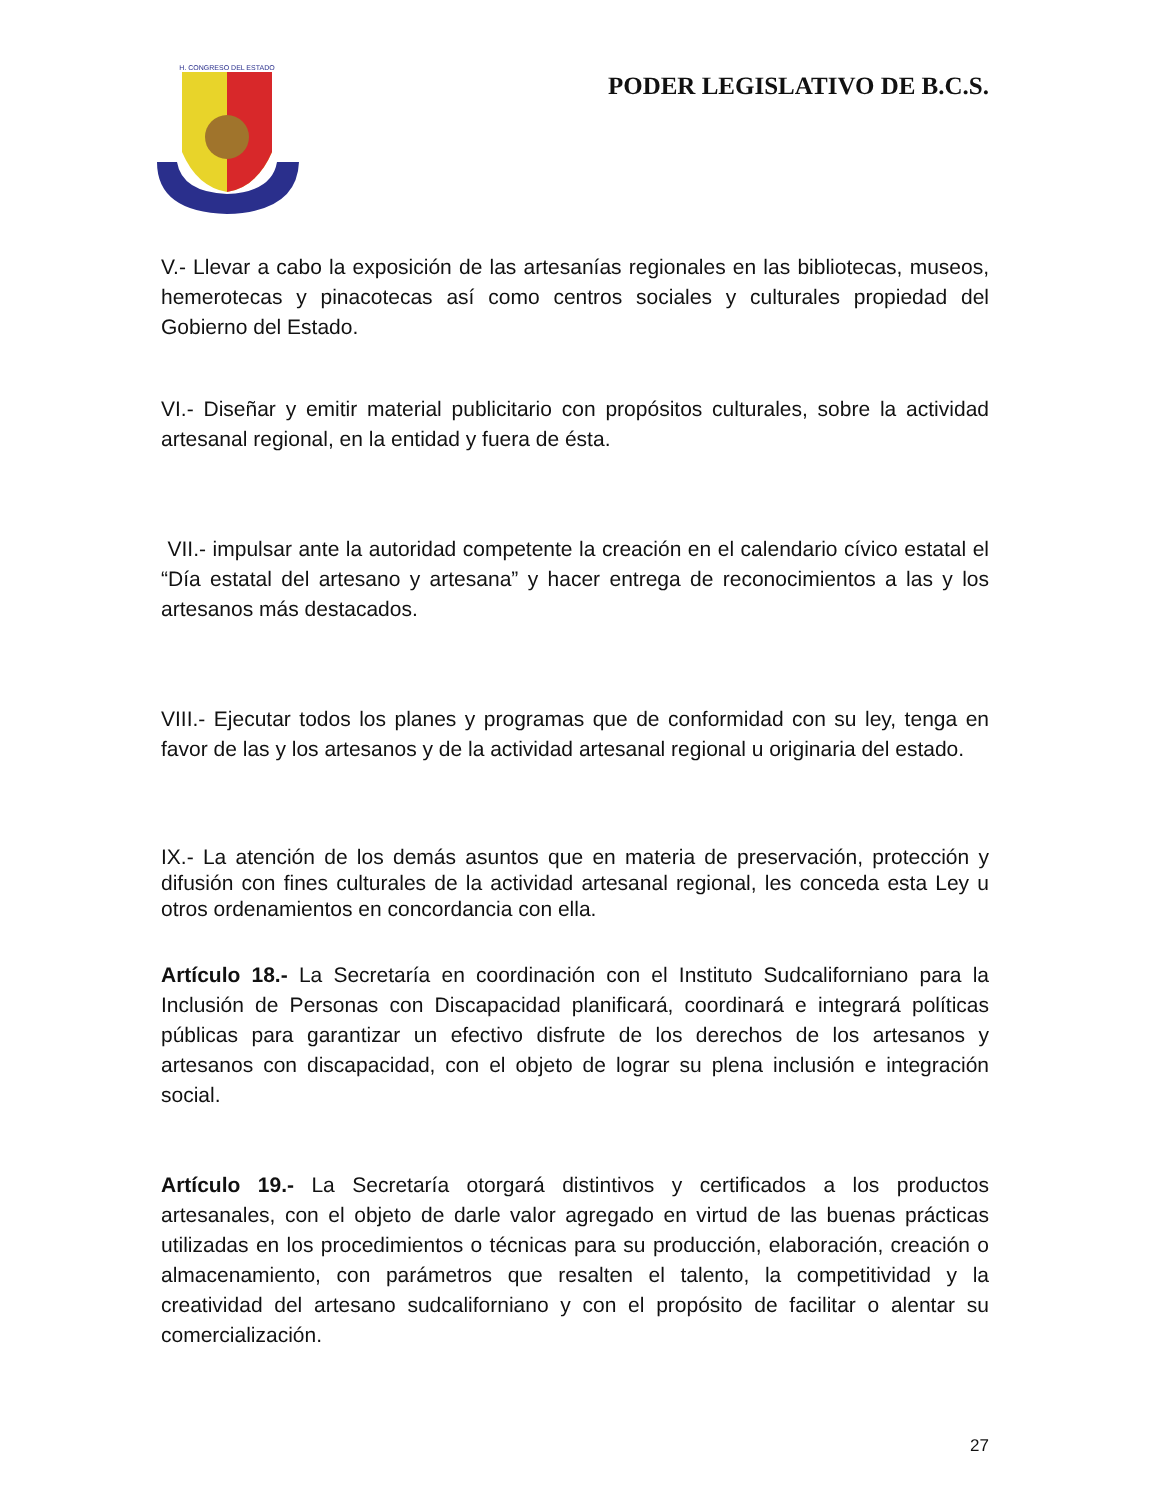H. CONGRESO DEL ESTADO
PODER LEGISLATIVO DE B.C.S.
V.- Llevar a cabo la exposición de las artesanías regionales en las bibliotecas, museos, hemerotecas y pinacotecas así como centros sociales y culturales propiedad del Gobierno del Estado.
VI.- Diseñar y emitir material publicitario con propósitos culturales, sobre la actividad artesanal regional, en la entidad y fuera de ésta.
VII.- impulsar ante la autoridad competente la creación en el calendario cívico estatal el “Día estatal del artesano y artesana” y hacer entrega de reconocimientos a las y los artesanos más destacados.
VIII.- Ejecutar todos los planes y programas que de conformidad con su ley, tenga en favor de las y los artesanos y de la actividad artesanal regional u originaria del estado.
IX.- La atención de los demás asuntos que en materia de preservación, protección y difusión con fines culturales de la actividad artesanal regional, les conceda esta Ley u otros ordenamientos en concordancia con ella.
Artículo 18.- La Secretaría en coordinación con el Instituto Sudcaliforniano para la Inclusión de Personas con Discapacidad planificará, coordinará e integrará políticas públicas para garantizar un efectivo disfrute de los derechos de los artesanos y artesanos con discapacidad, con el objeto de lograr su plena inclusión e integración social.
Artículo 19.- La Secretaría otorgará distintivos y certificados a los productos artesanales, con el objeto de darle valor agregado en virtud de las buenas prácticas utilizadas en los procedimientos o técnicas para su producción, elaboración, creación o almacenamiento, con parámetros que resalten el talento, la competitividad y la creatividad del artesano sudcaliforniano y con el propósito de facilitar o alentar su comercialización.
27